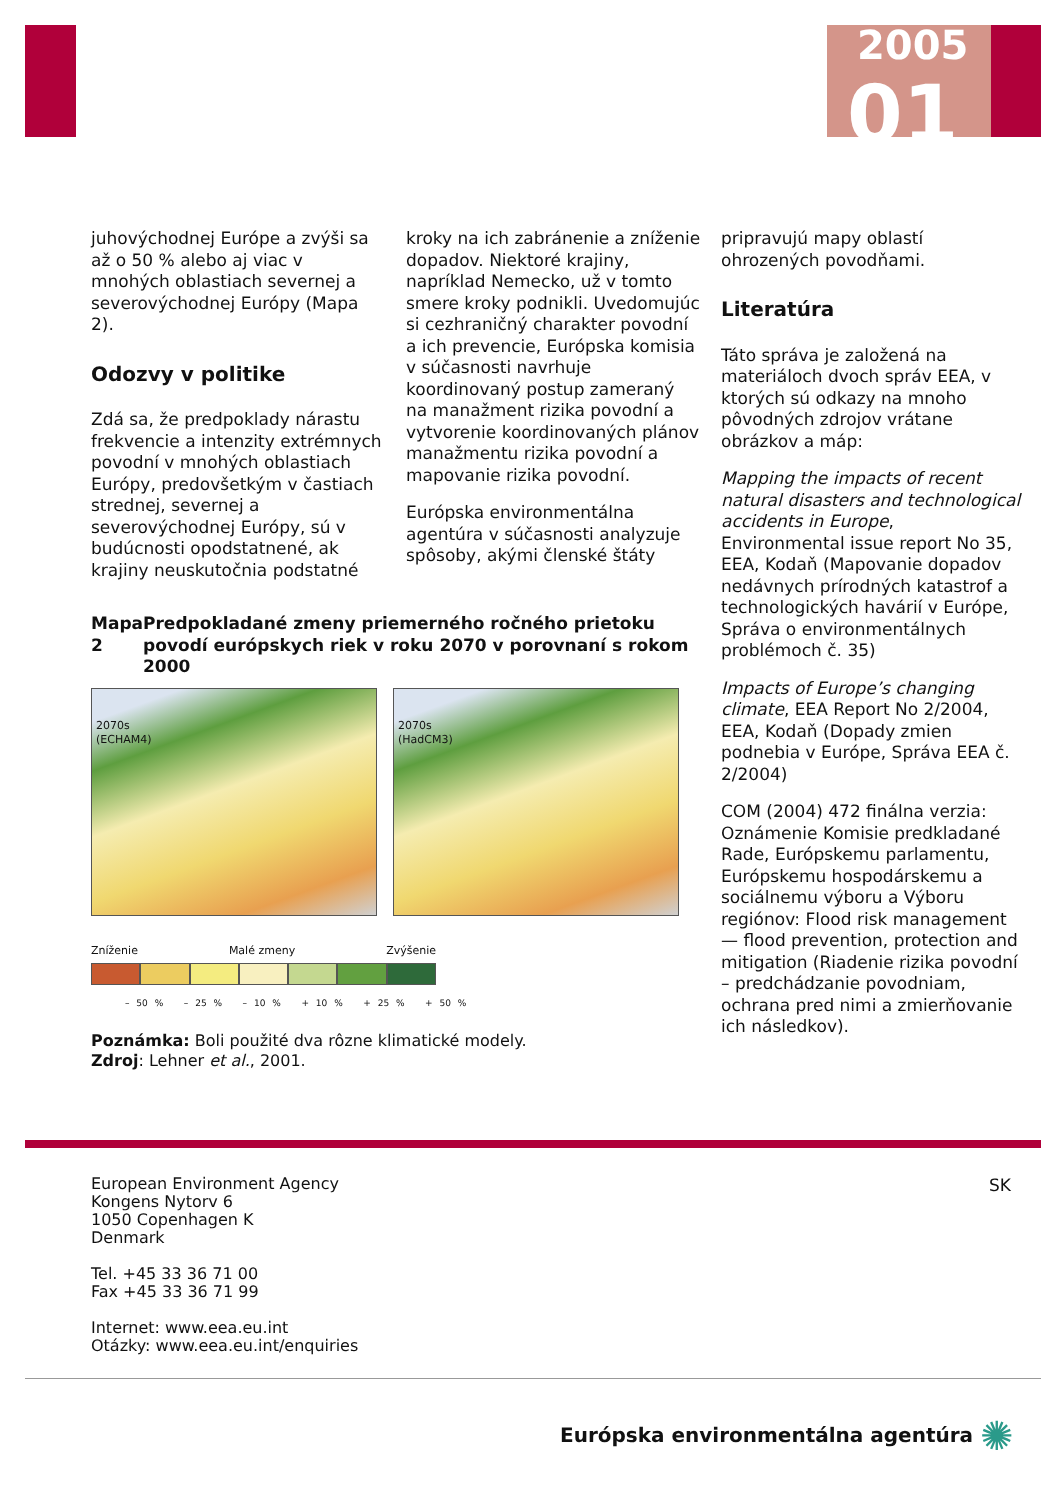2005
01
juhovýchodnej Európe a zvýši sa až o 50 % alebo aj viac v mnohých oblastiach severnej a severovýchodnej Európy (Mapa 2).
Odozvy v politike
Zdá sa, že predpoklady nárastu frekvencie a intenzity extrémnych povodní v mnohých oblastiach Európy, predovšetkým v častiach strednej, severnej a severovýchodnej Európy, sú v budúcnosti opodstatnené, ak krajiny neuskutočnia podstatné
kroky na ich zabránenie a zníženie dopadov. Niektoré krajiny, napríklad Nemecko, už v tomto smere kroky podnikli. Uvedomujúc si cezhraničný charakter povodní a ich prevencie, Európska komisia v súčasnosti navrhuje koordinovaný postup zameraný na manažment rizika povodní a vytvorenie koordinovaných plánov manažmentu rizika povodní a mapovanie rizika povodní.
Európska environmentálna agentúra v súčasnosti analyzuje spôsoby, akými členské štáty
Mapa 2 Predpokladané zmeny priemerného ročného prietoku povodí európskych riek v roku 2070 v porovnaní s rokom 2000
2070s
(ECHAM4)
2070s
(HadCM3)
Zníženie Malé zmeny Zvýšenie
– 50 % – 25 % – 10 % + 10 % + 25 % + 50 %
Poznámka: Boli použité dva rôzne klimatické modely.
Zdroj: Lehner et al., 2001.
pripravujú mapy oblastí ohrozených povodňami.
Literatúra
Táto správa je založená na materiáloch dvoch správ EEA, v ktorých sú odkazy na mnoho pôvodných zdrojov vrátane obrázkov a máp:
Mapping the impacts of recent natural disasters and technological accidents in Europe, Environmental issue report No 35, EEA, Kodaň (Mapovanie dopadov nedávnych prírodných katastrof a technologických havárií v Európe, Správa o environmentálnych problémoch č. 35)
Impacts of Europe’s changing climate, EEA Report No 2/2004, EEA, Kodaň (Dopady zmien podnebia v Európe, Správa EEA č. 2/2004)
COM (2004) 472 finálna verzia: Oznámenie Komisie predkladané Rade, Európskemu parlamentu, Európskemu hospodárskemu a sociálnemu výboru a Výboru regiónov: Flood risk management — flood prevention, protection and mitigation (Riadenie rizika povodní – predchádzanie povodniam, ochrana pred nimi a zmierňovanie ich následkov).
European Environment Agency
Kongens Nytorv 6
1050 Copenhagen K
Denmark
Tel. +45 33 36 71 00
Fax +45 33 36 71 99
Internet: www.eea.eu.int
Otázky: www.eea.eu.int/enquiries
SK
Európska environmentálna agentúra ✺